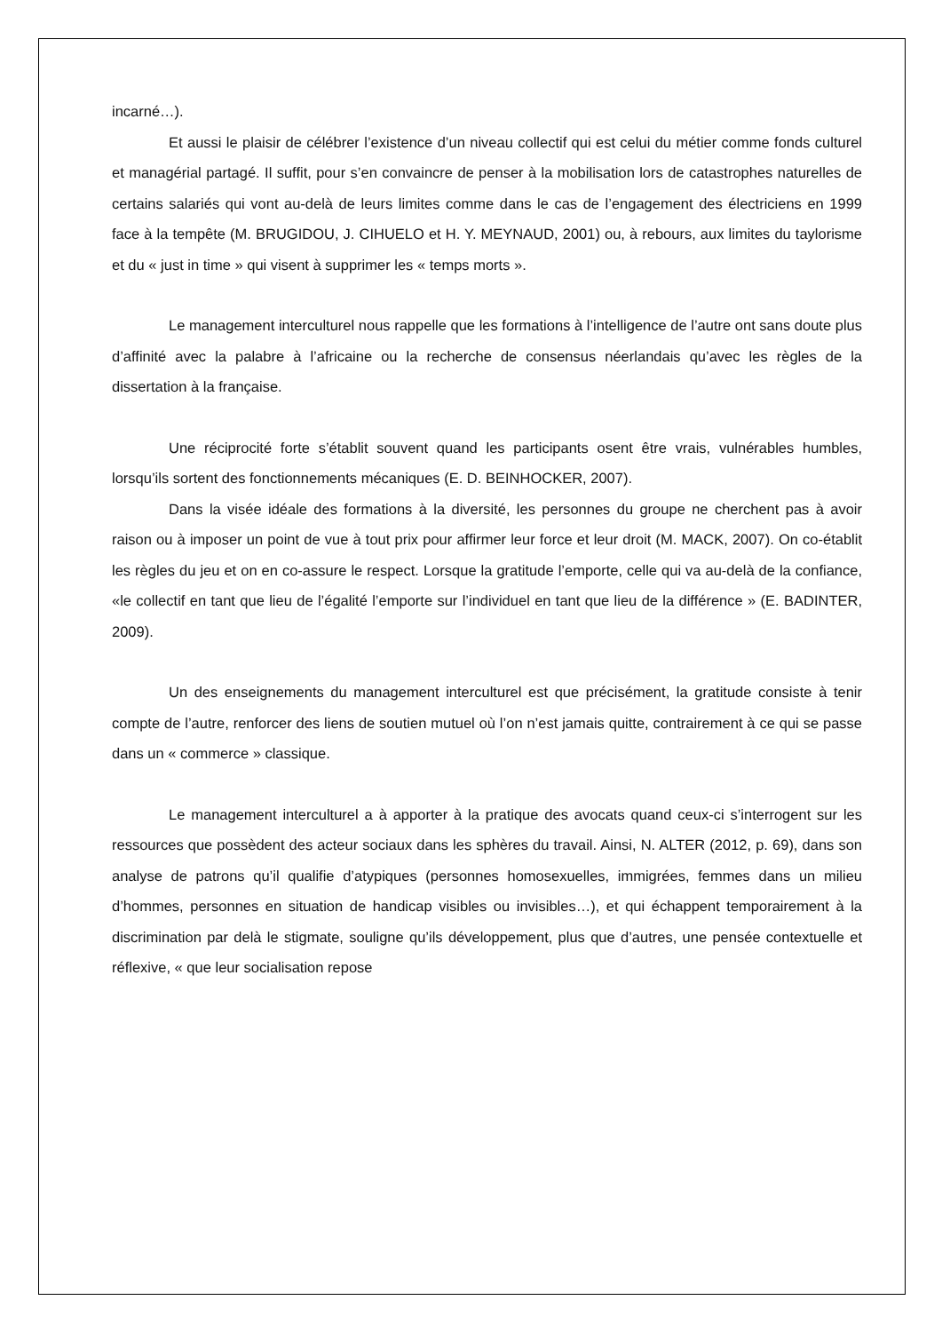incarné…).
Et aussi le plaisir de célébrer l’existence d’un niveau collectif qui est celui du métier comme fonds culturel et managérial partagé. Il suffit, pour s’en convaincre de penser à la mobilisation lors de catastrophes naturelles de certains salariés qui vont au-delà de leurs limites comme dans le cas de l’engagement des électriciens en 1999 face à la tempête (M. BRUGIDOU, J. CIHUELO et H. Y. MEYNAUD, 2001) ou, à rebours, aux limites du taylorisme et du « just in time » qui visent à supprimer les « temps morts ».
Le management interculturel nous rappelle que les formations à l’intelligence de l’autre ont sans doute plus d’affinité avec la palabre à l’africaine ou la recherche de consensus néerlandais qu’avec les règles de la dissertation à la française.
Une réciprocité forte s’établit souvent quand les participants osent être vrais, vulnérables humbles, lorsqu’ils sortent des fonctionnements mécaniques (E. D. BEINHOCKER, 2007).
Dans la visée idéale des formations à la diversité, les personnes du groupe ne cherchent pas à avoir raison ou à imposer un point de vue à tout prix pour affirmer leur force et leur droit (M. MACK, 2007). On co-établit les règles du jeu et on en co-assure le respect. Lorsque la gratitude l’emporte, celle qui va au-delà de la confiance, «le collectif en tant que lieu de l’égalité l’emporte sur l’individuel en tant que lieu de la différence » (E. BADINTER, 2009).
Un des enseignements du management interculturel est que précisément, la gratitude consiste à tenir compte de l’autre, renforcer des liens de soutien mutuel où l’on n’est jamais quitte, contrairement à ce qui se passe dans un « commerce » classique.
Le management interculturel a à apporter à la pratique des avocats quand ceux-ci s’interrogent sur les ressources que possèdent des acteur sociaux dans les sphères du travail. Ainsi, N. ALTER (2012, p. 69), dans son analyse de patrons qu’il qualifie d’atypiques (personnes homosexuelles, immigrées, femmes dans un milieu d’hommes, personnes en situation de handicap visibles ou invisibles…), et qui échappent temporairement à la discrimination par delà le stigmate, souligne qu’ils développement, plus que d’autres, une pensée contextuelle et réflexive, « que leur socialisation repose